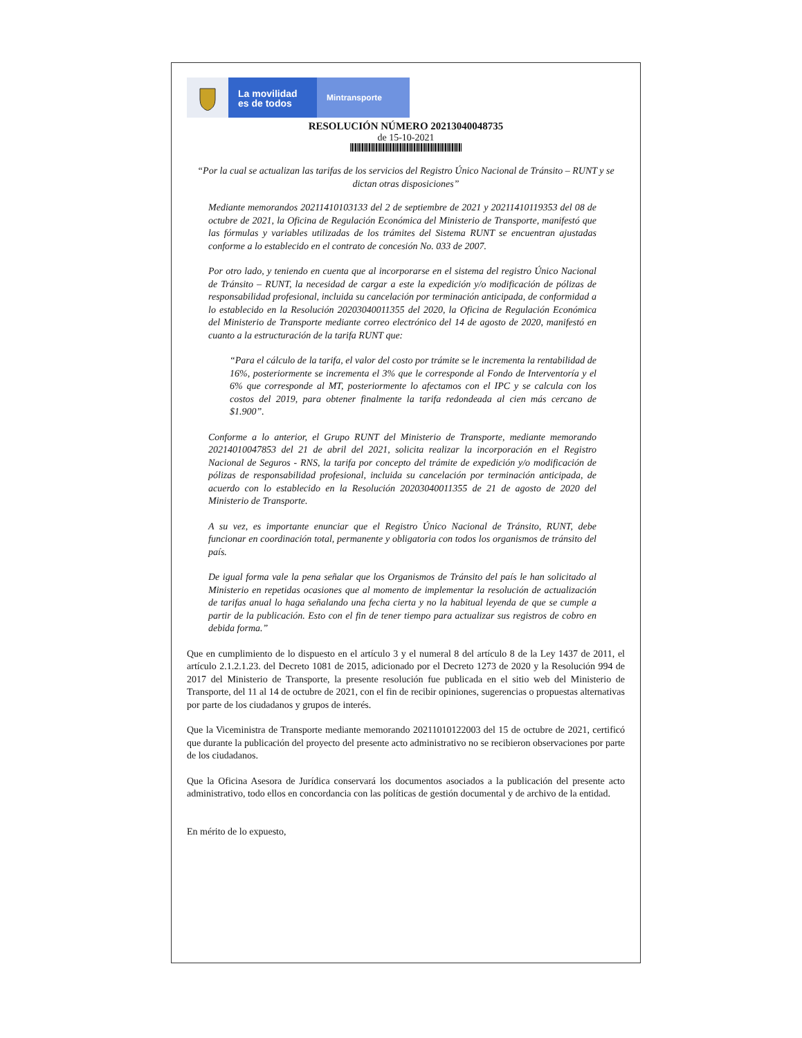La movilidad
es de todos
Mintransporte
RESOLUCIÓN NÚMERO 20213040048735
de 15-10-2021
“Por la cual se actualizan las tarifas de los servicios del Registro Único Nacional de Tránsito – RUNT y se dictan otras disposiciones”
Mediante memorandos 20211410103133 del 2 de septiembre de 2021 y 20211410119353 del 08 de octubre de 2021, la Oficina de Regulación Económica del Ministerio de Transporte, manifestó que las fórmulas y variables utilizadas de los trámites del Sistema RUNT se encuentran ajustadas conforme a lo establecido en el contrato de concesión No. 033 de 2007.
Por otro lado, y teniendo en cuenta que al incorporarse en el sistema del registro Único Nacional de Tránsito – RUNT, la necesidad de cargar a este la expedición y/o modificación de pólizas de responsabilidad profesional, incluida su cancelación por terminación anticipada, de conformidad a lo establecido en la Resolución 20203040011355 del 2020, la Oficina de Regulación Económica del Ministerio de Transporte mediante correo electrónico del 14 de agosto de 2020, manifestó en cuanto a la estructuración de la tarifa RUNT que:
“Para el cálculo de la tarifa, el valor del costo por trámite se le incrementa la rentabilidad de 16%, posteriormente se incrementa el 3% que le corresponde al Fondo de Interventoría y el 6% que corresponde al MT, posteriormente lo afectamos con el IPC y se calcula con los costos del 2019, para obtener finalmente la tarifa redondeada al cien más cercano de $1.900”.
Conforme a lo anterior, el Grupo RUNT del Ministerio de Transporte, mediante memorando 20214010047853 del 21 de abril del 2021, solicita realizar la incorporación en el Registro Nacional de Seguros - RNS, la tarifa por concepto del trámite de expedición y/o modificación de pólizas de responsabilidad profesional, incluida su cancelación por terminación anticipada, de acuerdo con lo establecido en la Resolución 20203040011355 de 21 de agosto de 2020 del Ministerio de Transporte.
A su vez, es importante enunciar que el Registro Único Nacional de Tránsito, RUNT, debe funcionar en coordinación total, permanente y obligatoria con todos los organismos de tránsito del país.
De igual forma vale la pena señalar que los Organismos de Tránsito del país le han solicitado al Ministerio en repetidas ocasiones que al momento de implementar la resolución de actualización de tarifas anual lo haga señalando una fecha cierta y no la habitual leyenda de que se cumple a partir de la publicación. Esto con el fin de tener tiempo para actualizar sus registros de cobro en debida forma.”
Que en cumplimiento de lo dispuesto en el artículo 3 y el numeral 8 del artículo 8 de la Ley 1437 de 2011, el artículo 2.1.2.1.23. del Decreto 1081 de 2015, adicionado por el Decreto 1273 de 2020 y la Resolución 994 de 2017 del Ministerio de Transporte, la presente resolución fue publicada en el sitio web del Ministerio de Transporte, del 11 al 14 de octubre de 2021, con el fin de recibir opiniones, sugerencias o propuestas alternativas por parte de los ciudadanos y grupos de interés.
Que la Viceministra de Transporte mediante memorando 20211010122003 del 15 de octubre de 2021, certificó que durante la publicación del proyecto del presente acto administrativo no se recibieron observaciones por parte de los ciudadanos.
Que la Oficina Asesora de Jurídica conservará los documentos asociados a la publicación del presente acto administrativo, todo ellos en concordancia con las políticas de gestión documental y de archivo de la entidad.
En mérito de lo expuesto,